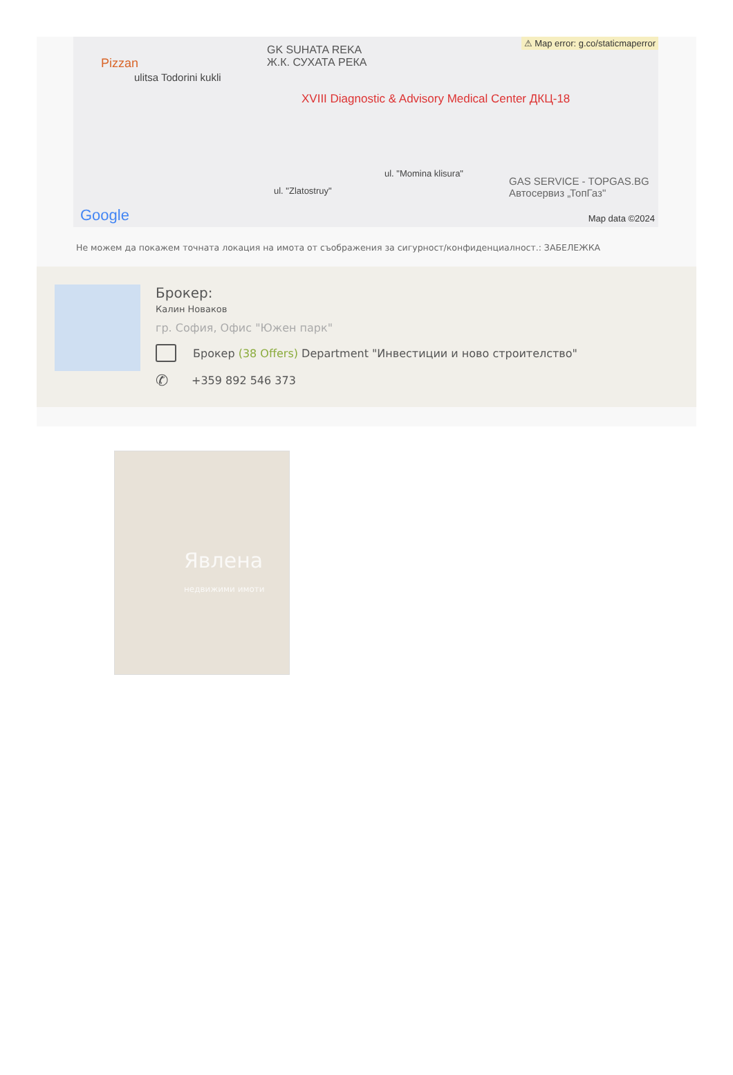⚠ Map error: g.co/staticmaperror
Pizzan
GK SUHATA REKA
Ж.К. СУХАТА РЕКА
ulitsa Todorini kukli
XVIII Diagnostic & Advisory Medical Center ДКЦ-18
ul. "Momina klisura"
ul. "Zlatostruy"
GAS SERVICE - TOPGAS.BG
Автосервиз „ТопГаз"
Google Map data ©2024
Не можем да покажем точната локация на имота от съображения за сигурност/конфиденциалност.: ЗАБЕЛЕЖКА
Брокер:
Калин Новаков
гр. София, Офис "Южен парк"
Брокер (38 Offers) Department "Инвестиции и ново строителство"
✆ +359 892 546 373
Явлена
недвижими имоти